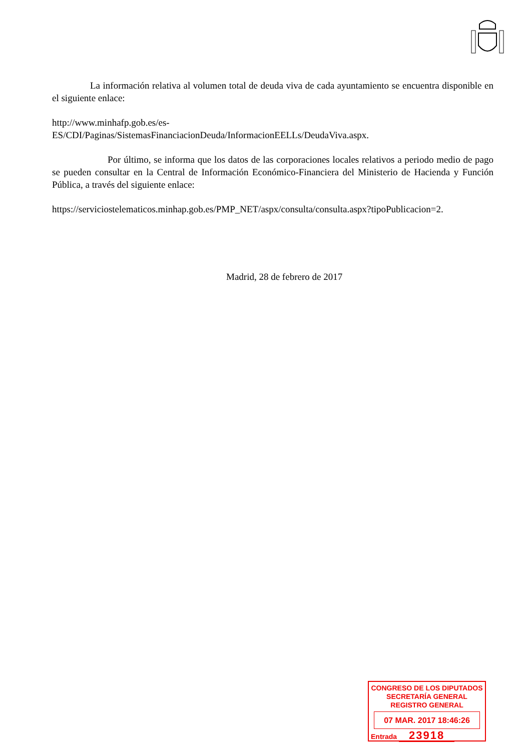La información relativa al volumen total de deuda viva de cada ayuntamiento se encuentra disponible en el siguiente enlace:
http://www.minhafp.gob.es/es-
ES/CDI/Paginas/SistemasFinanciacionDeuda/InformacionEELLs/DeudaViva.aspx.
Por último, se informa que los datos de las corporaciones locales relativos a periodo medio de pago se pueden consultar en la Central de Información Económico-Financiera del Ministerio de Hacienda y Función Pública, a través del siguiente enlace:
https://serviciostelematicos.minhap.gob.es/PMP_NET/aspx/consulta/consulta.aspx?tipoPublicacion=2.
Madrid, 28 de febrero de 2017
CONGRESO DE LOS DIPUTADOS
SECRETARÍA GENERAL
REGISTRO GENERAL
07 MAR. 2017 18:46:26
Entrada 23918